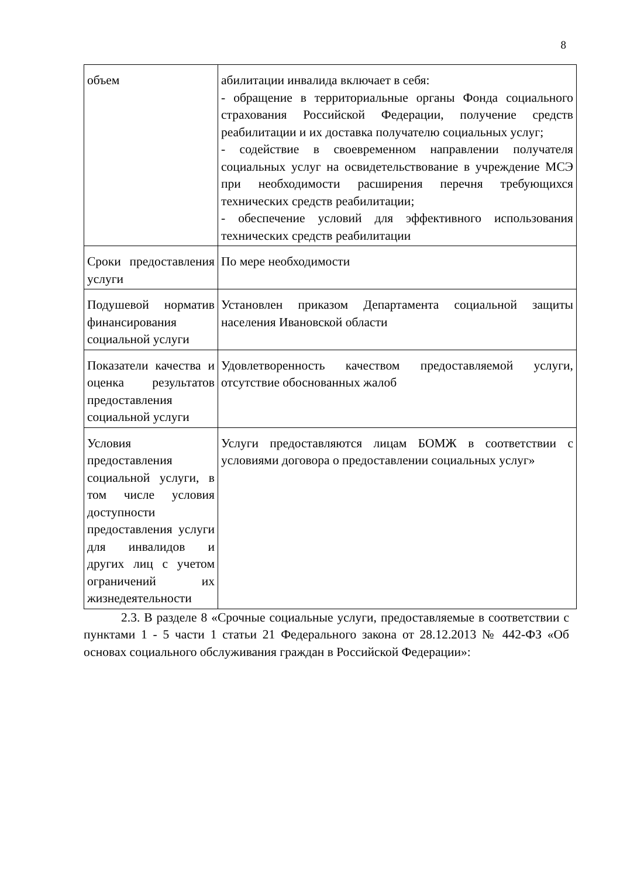8
| объем | абилитации инвалида включает в себя: - обращение в территориальные органы Фонда социального страхования Российской Федерации, получение средств реабилитации и их доставка получателю социальных услуг; - содействие в своевременном направлении получателя социальных услуг на освидетельствование в учреждение МСЭ при необходимости расширения перечня требующихся технических средств реабилитации; - обеспечение условий для эффективного использования технических средств реабилитации |
| Сроки предоставления услуги | По мере необходимости |
| Подушевой норматив финансирования социальной услуги | Установлен приказом Департамента социальной защиты населения Ивановской области |
| Показатели качества и оценка результатов предоставления социальной услуги | Удовлетворенность качеством предоставляемой услуги, отсутствие обоснованных жалоб |
| Условия предоставления социальной услуги, в том числе условия доступности предоставления услуги для инвалидов и других лиц с учетом ограничений их жизнедеятельности | Услуги предоставляются лицам БОМЖ в соответствии с условиями договора о предоставлении социальных услуг» |
2.3. В разделе 8 «Срочные социальные услуги, предоставляемые в соответствии с пунктами 1 - 5 части 1 статьи 21 Федерального закона от 28.12.2013 № 442-ФЗ «Об основах социального обслуживания граждан в Российской Федерации»: